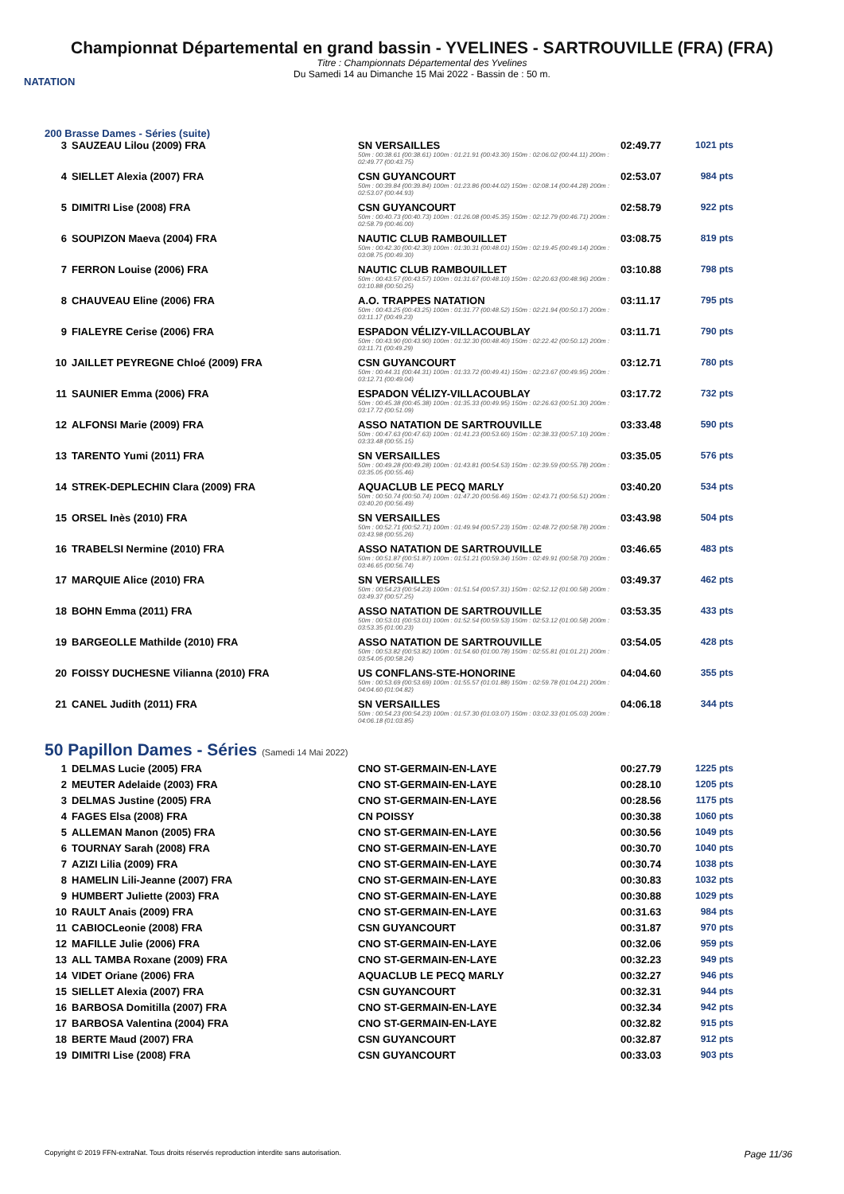NATATION
Championnat Départemental en grand bassin - YVELINES - SARTROUVILLE (FRA) (FRA)
Titre : Championnats Départemental des Yvelines
Du Samedi 14 au Dimanche 15 Mai 2022 - Bassin de : 50 m.
200 Brasse Dames - Séries (suite)
| 3 | SAUZEAU Lilou (2009) FRA | SN VERSAILLES 50m : 00:38.61 (00:38.61) 100m : 01:21.91 (00:43.30) 150m : 02:06.02 (00:44.11) 200m : 02:49.77 (00:43.75) | 02:49.77 | 1021 pts |
| 4 | SIELLET Alexia (2007) FRA | CSN GUYANCOURT 50m : 00:39.84 (00:39.84) 100m : 01:23.86 (00:44.02) 150m : 02:08.14 (00:44.28) 200m : 02:53.07 (00:44.93) | 02:53.07 | 984 pts |
| 5 | DIMITRI Lise (2008) FRA | CSN GUYANCOURT 50m : 00:40.73 (00:40.73) 100m : 01:26.08 (00:45.35) 150m : 02:12.79 (00:46.71) 200m : 02:58.79 (00:46.00) | 02:58.79 | 922 pts |
| 6 | SOUPIZON Maeva (2004) FRA | NAUTIC CLUB RAMBOUILLET 50m : 00:42.30 (00:42.30) 100m : 01:30.31 (00:48.01) 150m : 02:19.45 (00:49.14) 200m : 03:08.75 (00:49.30) | 03:08.75 | 819 pts |
| 7 | FERRON Louise (2006) FRA | NAUTIC CLUB RAMBOUILLET 50m : 00:43.57 (00:43.57) 100m : 01:31.67 (00:48.10) 150m : 02:20.63 (00:48.96) 200m : 03:10.88 (00:50.25) | 03:10.88 | 798 pts |
| 8 | CHAUVEAU Eline (2006) FRA | A.O. TRAPPES NATATION 50m : 00:43.25 (00:43.25) 100m : 01:31.77 (00:48.52) 150m : 02:21.94 (00:50.17) 200m : 03:11.17 (00:49.23) | 03:11.17 | 795 pts |
| 9 | FIALEYRE Cerise (2006) FRA | ESPADON VÉLIZY-VILLACOUBLAY 50m : 00:43.90 (00:43.90) 100m : 01:32.30 (00:48.40) 150m : 02:22.42 (00:50.12) 200m : 03:11.71 (00:49.29) | 03:11.71 | 790 pts |
| 10 | JAILLET PEYREGNE Chloé (2009) FRA | CSN GUYANCOURT 50m : 00:44.31 (00:44.31) 100m : 01:33.72 (00:49.41) 150m : 02:23.67 (00:49.95) 200m : 03:12.71 (00:49.04) | 03:12.71 | 780 pts |
| 11 | SAUNIER Emma (2006) FRA | ESPADON VÉLIZY-VILLACOUBLAY 50m : 00:45.38 (00:45.38) 100m : 01:35.33 (00:49.95) 150m : 02:26.63 (00:51.30) 200m : 03:17.72 (00:51.09) | 03:17.72 | 732 pts |
| 12 | ALFONSI Marie (2009) FRA | ASSO NATATION DE SARTROUVILLE 50m : 00:47.63 (00:47.63) 100m : 01:41.23 (00:53.60) 150m : 02:38.33 (00:57.10) 200m : 03:33.48 (00:55.15) | 03:33.48 | 590 pts |
| 13 | TARENTO Yumi (2011) FRA | SN VERSAILLES 50m : 00:49.28 (00:49.28) 100m : 01:43.81 (00:54.53) 150m : 02:39.59 (00:55.78) 200m : 03:35.05 (00:55.46) | 03:35.05 | 576 pts |
| 14 | STREK-DEPLECHIN Clara (2009) FRA | AQUACLUB LE PECQ MARLY 50m : 00:50.74 (00:50.74) 100m : 01:47.20 (00:56.46) 150m : 02:43.71 (00:56.51) 200m : 03:40.20 (00:56.49) | 03:40.20 | 534 pts |
| 15 | ORSEL Inès (2010) FRA | SN VERSAILLES 50m : 00:52.71 (00:52.71) 100m : 01:49.94 (00:57.23) 150m : 02:48.72 (00:58.78) 200m : 03:43.98 (00:55.26) | 03:43.98 | 504 pts |
| 16 | TRABELSI Nermine (2010) FRA | ASSO NATATION DE SARTROUVILLE 50m : 00:51.87 (00:51.87) 100m : 01:51.21 (00:59.34) 150m : 02:49.91 (00:58.70) 200m : 03:46.65 (00:56.74) | 03:46.65 | 483 pts |
| 17 | MARQUIE Alice (2010) FRA | SN VERSAILLES 50m : 00:54.23 (00:54.23) 100m : 01:51.54 (00:57.31) 150m : 02:52.12 (01:00.58) 200m : 03:49.37 (00:57.25) | 03:49.37 | 462 pts |
| 18 | BOHN Emma (2011) FRA | ASSO NATATION DE SARTROUVILLE 50m : 00:53.01 (00:53.01) 100m : 01:52.54 (00:59.53) 150m : 02:53.12 (01:00.58) 200m : 03:53.35 (01:00.23) | 03:53.35 | 433 pts |
| 19 | BARGEOLLE Mathilde (2010) FRA | ASSO NATATION DE SARTROUVILLE 50m : 00:53.82 (00:53.82) 100m : 01:54.60 (01:00.78) 150m : 02:55.81 (01:01.21) 200m : 03:54.05 (00:58.24) | 03:54.05 | 428 pts |
| 20 | FOISSY DUCHESNE Vilianna (2010) FRA | US CONFLANS-STE-HONORINE 50m : 00:53.69 (00:53.69) 100m : 01:55.57 (01:01.88) 150m : 02:59.78 (01:04.21) 200m : 04:04.60 (01:04.82) | 04:04.60 | 355 pts |
| 21 | CANEL Judith (2011) FRA | SN VERSAILLES 50m : 00:54.23 (00:54.23) 100m : 01:57.30 (01:03.07) 150m : 03:02.33 (01:05.03) 200m : 04:06.18 (01:03.85) | 04:06.18 | 344 pts |
50 Papillon Dames - Séries (Samedi 14 Mai 2022)
| 1 | DELMAS Lucie (2005) FRA | CNO ST-GERMAIN-EN-LAYE | 00:27.79 | 1225 pts |
| 2 | MEUTER Adelaide (2003) FRA | CNO ST-GERMAIN-EN-LAYE | 00:28.10 | 1205 pts |
| 3 | DELMAS Justine (2005) FRA | CNO ST-GERMAIN-EN-LAYE | 00:28.56 | 1175 pts |
| 4 | FAGES Elsa (2008) FRA | CN POISSY | 00:30.38 | 1060 pts |
| 5 | ALLEMAN Manon (2005) FRA | CNO ST-GERMAIN-EN-LAYE | 00:30.56 | 1049 pts |
| 6 | TOURNAY Sarah (2008) FRA | CNO ST-GERMAIN-EN-LAYE | 00:30.70 | 1040 pts |
| 7 | AZIZI Lilia (2009) FRA | CNO ST-GERMAIN-EN-LAYE | 00:30.74 | 1038 pts |
| 8 | HAMELIN Lili-Jeanne (2007) FRA | CNO ST-GERMAIN-EN-LAYE | 00:30.83 | 1032 pts |
| 9 | HUMBERT Juliette (2003) FRA | CNO ST-GERMAIN-EN-LAYE | 00:30.88 | 1029 pts |
| 10 | RAULT Anais (2009) FRA | CNO ST-GERMAIN-EN-LAYE | 00:31.63 | 984 pts |
| 11 | CABIOCLeonie (2008) FRA | CSN GUYANCOURT | 00:31.87 | 970 pts |
| 12 | MAFILLE Julie (2006) FRA | CNO ST-GERMAIN-EN-LAYE | 00:32.06 | 959 pts |
| 13 | ALL TAMBA Roxane (2009) FRA | CNO ST-GERMAIN-EN-LAYE | 00:32.23 | 949 pts |
| 14 | VIDET Oriane (2006) FRA | AQUACLUB LE PECQ MARLY | 00:32.27 | 946 pts |
| 15 | SIELLET Alexia (2007) FRA | CSN GUYANCOURT | 00:32.31 | 944 pts |
| 16 | BARBOSA Domitilla (2007) FRA | CNO ST-GERMAIN-EN-LAYE | 00:32.34 | 942 pts |
| 17 | BARBOSA Valentina (2004) FRA | CNO ST-GERMAIN-EN-LAYE | 00:32.82 | 915 pts |
| 18 | BERTE Maud (2007) FRA | CSN GUYANCOURT | 00:32.87 | 912 pts |
| 19 | DIMITRI Lise (2008) FRA | CSN GUYANCOURT | 00:33.03 | 903 pts |
Copyright © 2019 FFN-extraNat. Tous droits réservés reproduction interdite sans autorisation. Page 11/36